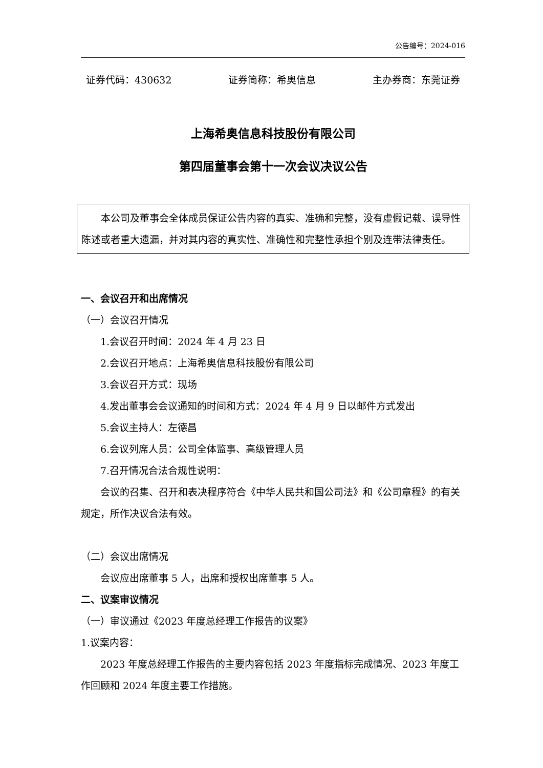公告编号：2024-016
证券代码：430632 证券简称：希奥信息 主办券商：东莞证券
上海希奥信息科技股份有限公司
第四届董事会第十一次会议决议公告
本公司及董事会全体成员保证公告内容的真实、准确和完整，没有虚假记载、误导性陈述或者重大遗漏，并对其内容的真实性、准确性和完整性承担个别及连带法律责任。
一、会议召开和出席情况
（一）会议召开情况
1.会议召开时间：2024 年 4 月 23 日
2.会议召开地点：上海希奥信息科技股份有限公司
3.会议召开方式：现场
4.发出董事会会议通知的时间和方式：2024 年 4 月 9 日以邮件方式发出
5.会议主持人：左德昌
6.会议列席人员：公司全体监事、高级管理人员
7.召开情况合法合规性说明：
会议的召集、召开和表决程序符合《中华人民共和国公司法》和《公司章程》的有关规定，所作决议合法有效。
（二）会议出席情况
会议应出席董事 5 人，出席和授权出席董事 5 人。
二、议案审议情况
（一）审议通过《2023 年度总经理工作报告的议案》
1.议案内容：
2023 年度总经理工作报告的主要内容包括 2023 年度指标完成情况、2023 年度工作回顾和 2024 年度主要工作措施。